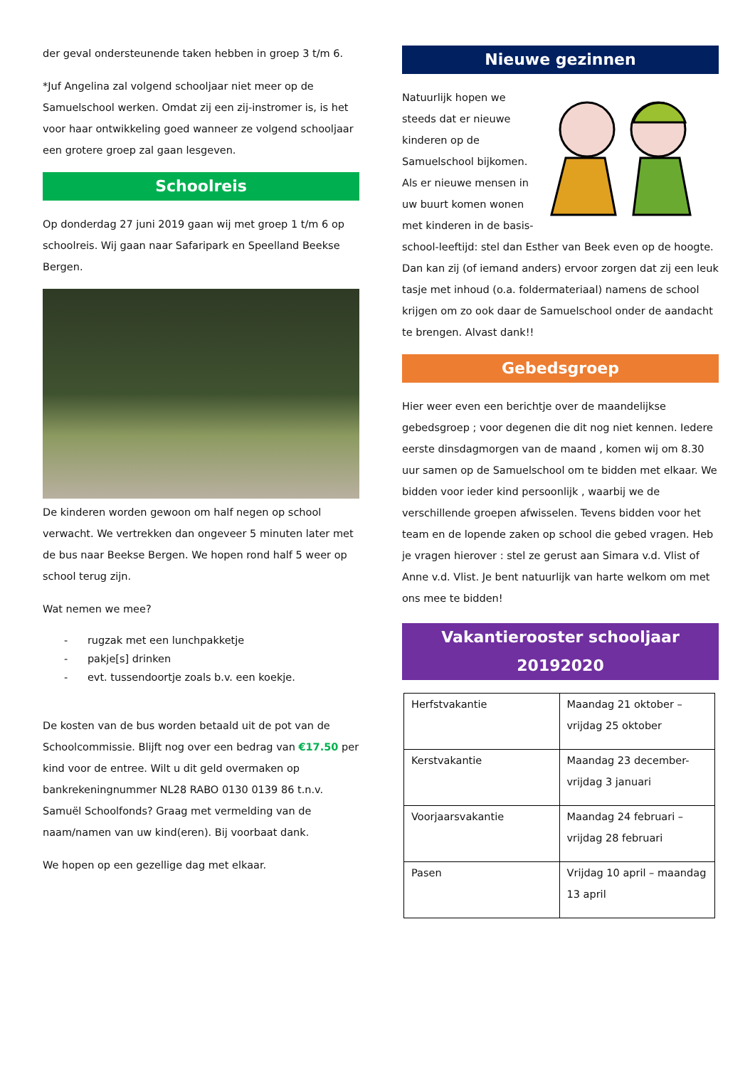der geval ondersteunende taken hebben in groep 3 t/m 6.
*Juf Angelina zal volgend schooljaar niet meer op de Samuelschool werken. Omdat zij een zij-instromer is, is het voor haar ontwikkeling goed wanneer ze volgend schooljaar een grotere groep zal gaan lesgeven.
Schoolreis
Op donderdag 27 juni 2019 gaan wij met groep 1 t/m 6 op schoolreis. Wij gaan naar Safaripark en Speelland Beekse Bergen.
De kinderen worden gewoon om half negen op school verwacht. We vertrekken dan ongeveer 5 minuten later met de bus naar Beekse Bergen. We hopen rond half 5 weer op school terug zijn.
Wat nemen we mee?
- rugzak met een lunchpakketje
- pakje[s] drinken
- evt. tussendoortje zoals b.v. een koekje.
De kosten van de bus worden betaald uit de pot van de Schoolcommissie. Blijft nog over een bedrag van €17.50 per kind voor de entree. Wilt u dit geld overmaken op bankrekeningnummer NL28 RABO 0130 0139 86 t.n.v. Samuël Schoolfonds? Graag met vermelding van de naam/namen van uw kind(eren). Bij voorbaat dank.
We hopen op een gezellige dag met elkaar.
Nieuwe gezinnen
Natuurlijk hopen we steeds dat er nieuwe kinderen op de Samuelschool bijkomen. Als er nieuwe mensen in uw buurt komen wonen met kinderen in de basis-school-leeftijd: stel dan Esther van Beek even op de hoogte. Dan kan zij (of iemand anders) ervoor zorgen dat zij een leuk tasje met inhoud (o.a. foldermateriaal) namens de school krijgen om zo ook daar de Samuelschool onder de aandacht te brengen. Alvast dank!!
Gebedsgroep
Hier weer even een berichtje over de maandelijkse gebedsgroep ; voor degenen die dit nog niet kennen. Iedere eerste dinsdagmorgen van de maand , komen wij om 8.30 uur samen op de Samuelschool om te bidden met elkaar. We bidden voor ieder kind persoonlijk , waarbij we de verschillende groepen afwisselen. Tevens bidden voor het team en de lopende zaken op school die gebed vragen. Heb je vragen hierover : stel ze gerust aan Simara v.d. Vlist of Anne v.d. Vlist. Je bent natuurlijk van harte welkom om met ons mee te bidden!
Vakantierooster schooljaar 20192020
| Herfstvakantie | Maandag 21 oktober – vrijdag 25 oktober |
| Kerstvakantie | Maandag 23 december- vrijdag 3 januari |
| Voorjaarsvakantie | Maandag 24 februari – vrijdag 28 februari |
| Pasen | Vrijdag 10 april – maandag 13 april |